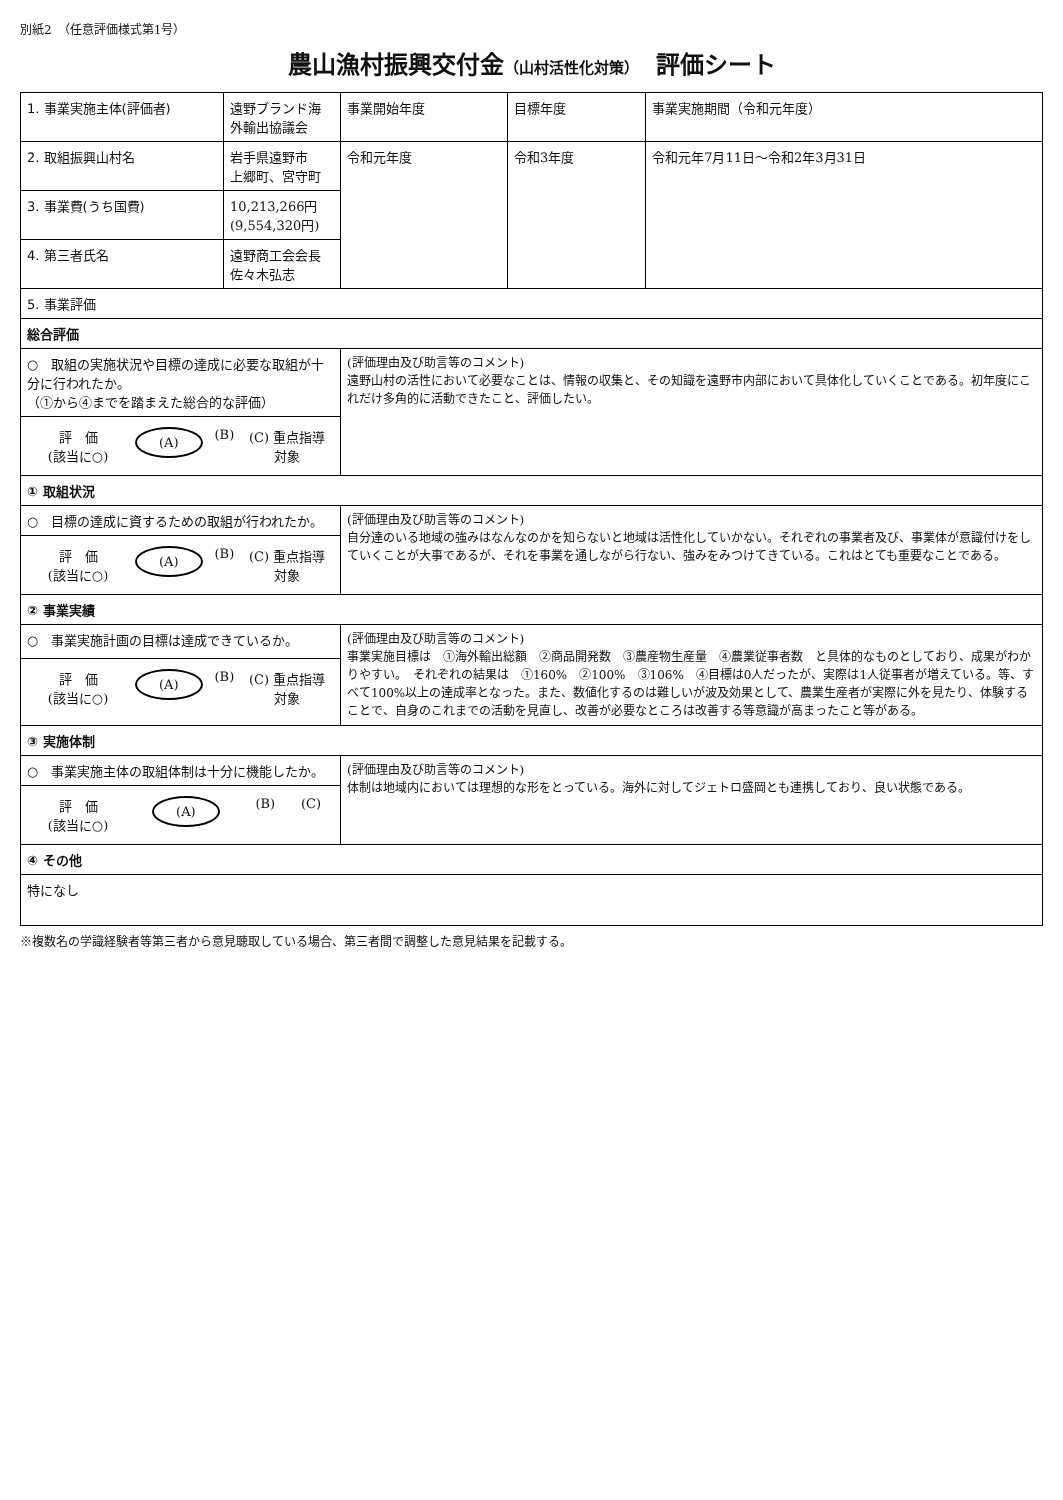別紙2　（任意評価様式第1号）
農山漁村振興交付金（山村活性化対策）　評価シート
| 1. 事業実施主体(評価者) | 遠野ブランド海外輸出協議会 | 事業開始年度 | 目標年度 | 事業実施期間（令和元年度） |
| 2. 取組振興山村名 | 岩手県遠野市 上郷町、宮守町 | 令和元年度 | 令和3年度 | 令和元年7月11日～令和2年3月31日 |
| 3. 事業費(うち国費) | 10,213,266円(9,554,320円) | | | |
| 4. 第三者氏名 | 遠野商工会会長 佐々木弘志 | | | |
| 5. 事業評価 | | | | |
| 総合評価 | | | | |
| ○ 取組の実施状況や目標の達成に必要な取組が十分に行われたか。 （①から④までを踏まえた総合的な評価） | | (評価理由及び助言等のコメント) 遠野山村の活性において必要なことは、情報の収集と、その知識を遠野市内部において具体化していくことである。初年度にこれだけ多角的に活動できたこと、評価したい。 | | |
| / 評 価 (該当に○) / (A) / (B) / (C) 重点指導対象 / | | | | |
| ① 取組状況 | | | | |
| ○ 目標の達成に資するための取組が行われたか。 | | (評価理由及び助言等のコメント) 自分達のいる地域の強みはなんなのかを知らないと地域は活性化していかない。それぞれの事業者及び、事業体が意識付けをしていくことが大事であるが、それを事業を通しながら行ない、強みをみつけてきている。これはとても重要なことである。 | | |
| / 評 価 (該当に○) / (A) / (B) / (C) 重点指導対象 / | | | | |
| ② 事業実績 | | | | |
| ○ 事業実施計画の目標は達成できているか。 | | (評価理由及び助言等のコメント) 事業実施目標は ①海外輸出総額 ②商品開発数 ③農産物生産量 ④農業従事者数 と具体的なものとしており、成果がわかりやすい。 それぞれの結果は ①160% ②100% ③106% ④目標は0人だったが、実際は1人従事者が増えている。等、すべて100%以上の達成率となった。また、数値化するのは難しいが波及効果として、農業生産者が実際に外を見たり、体験することで、自身のこれまでの活動を見直し、改善が必要なところは改善する等意識が高まったこと等がある。 | | |
| / 評 価 (該当に○) / (A) / (B) / (C) 重点指導対象 / | | | | |
| ③ 実施体制 | | | | |
| ○ 事業実施主体の取組体制は十分に機能したか。 | | (評価理由及び助言等のコメント) 体制は地域内においては理想的な形をとっている。海外に対してジェトロ盛岡とも連携しており、良い状態である。 | | |
| / 評 価 (該当に○) / (A) / (B) / (C) / | | | | |
| ④ その他 | | | | |
| 特になし | | | | |
※複数名の学識経験者等第三者から意見聴取している場合、第三者間で調整した意見結果を記載する。